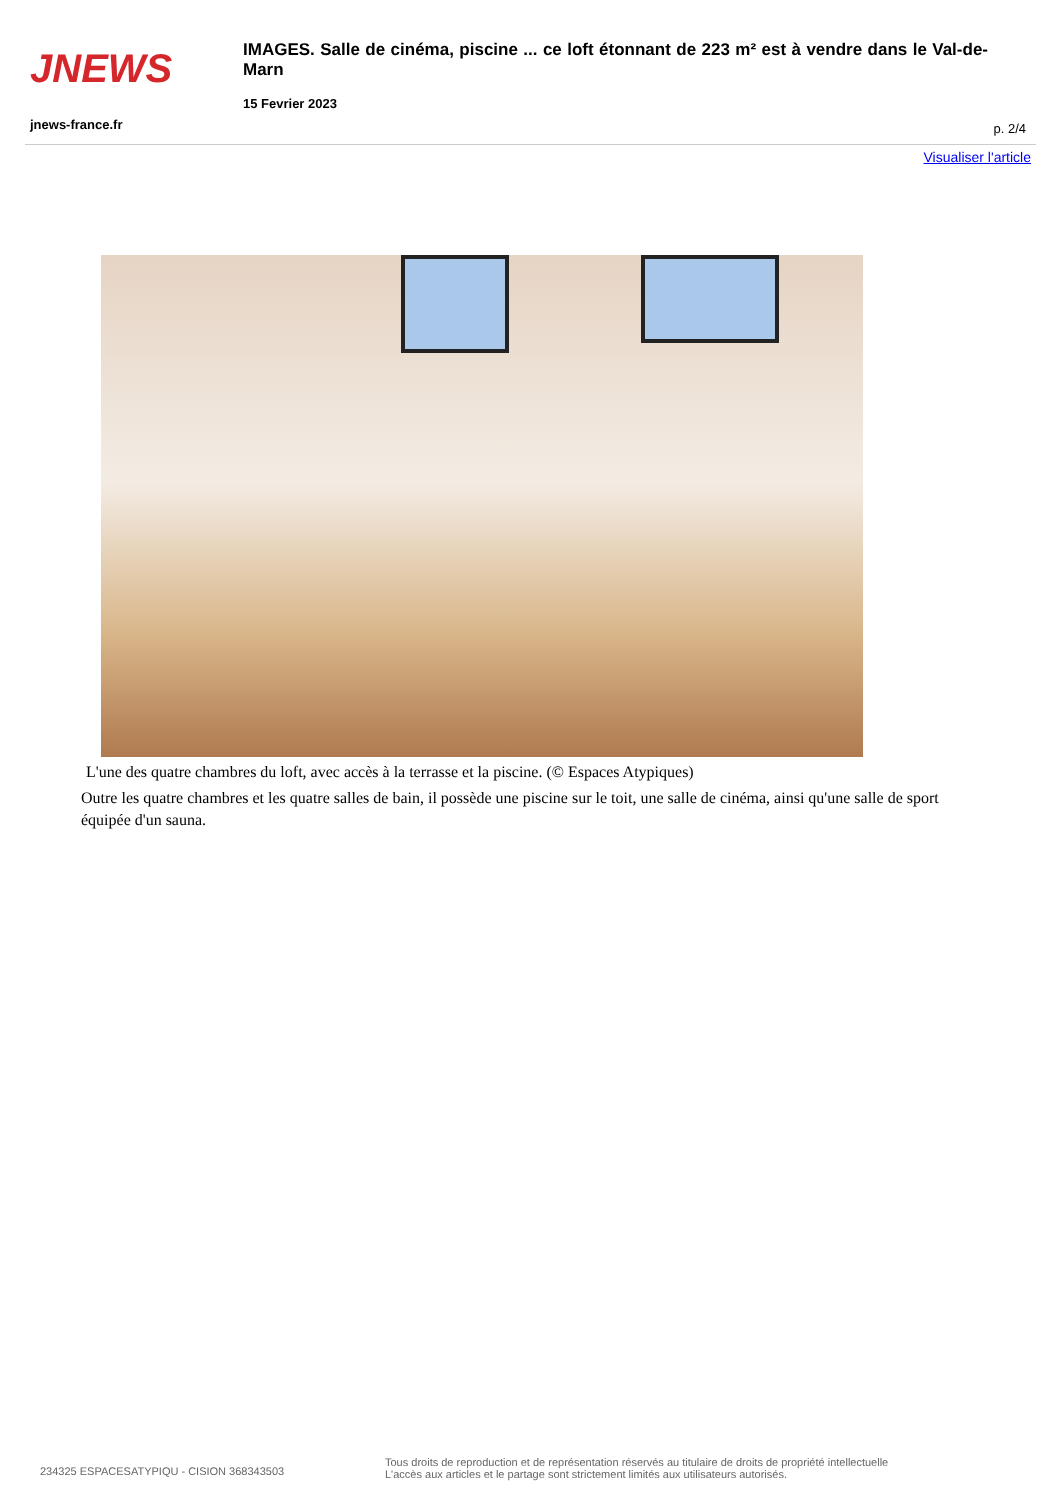JNEWS
IMAGES. Salle de cinéma, piscine ... ce loft étonnant de 223 m² est à vendre dans le Val-de-Marn
15 Fevrier 2023
jnews-france.fr p. 2/4
Visualiser l'article
L'une des quatre chambres du loft, avec accès à la terrasse et la piscine. (© Espaces Atypiques)
Outre les quatre chambres et les quatre salles de bain, il possède une piscine sur le toit, une salle de cinéma, ainsi qu'une salle de sport équipée d'un sauna.
234325 ESPACESATYPIQU - CISION 368343503
Tous droits de reproduction et de représentation réservés au titulaire de droits de propriété intellectuelle
L'accès aux articles et le partage sont strictement limités aux utilisateurs autorisés.